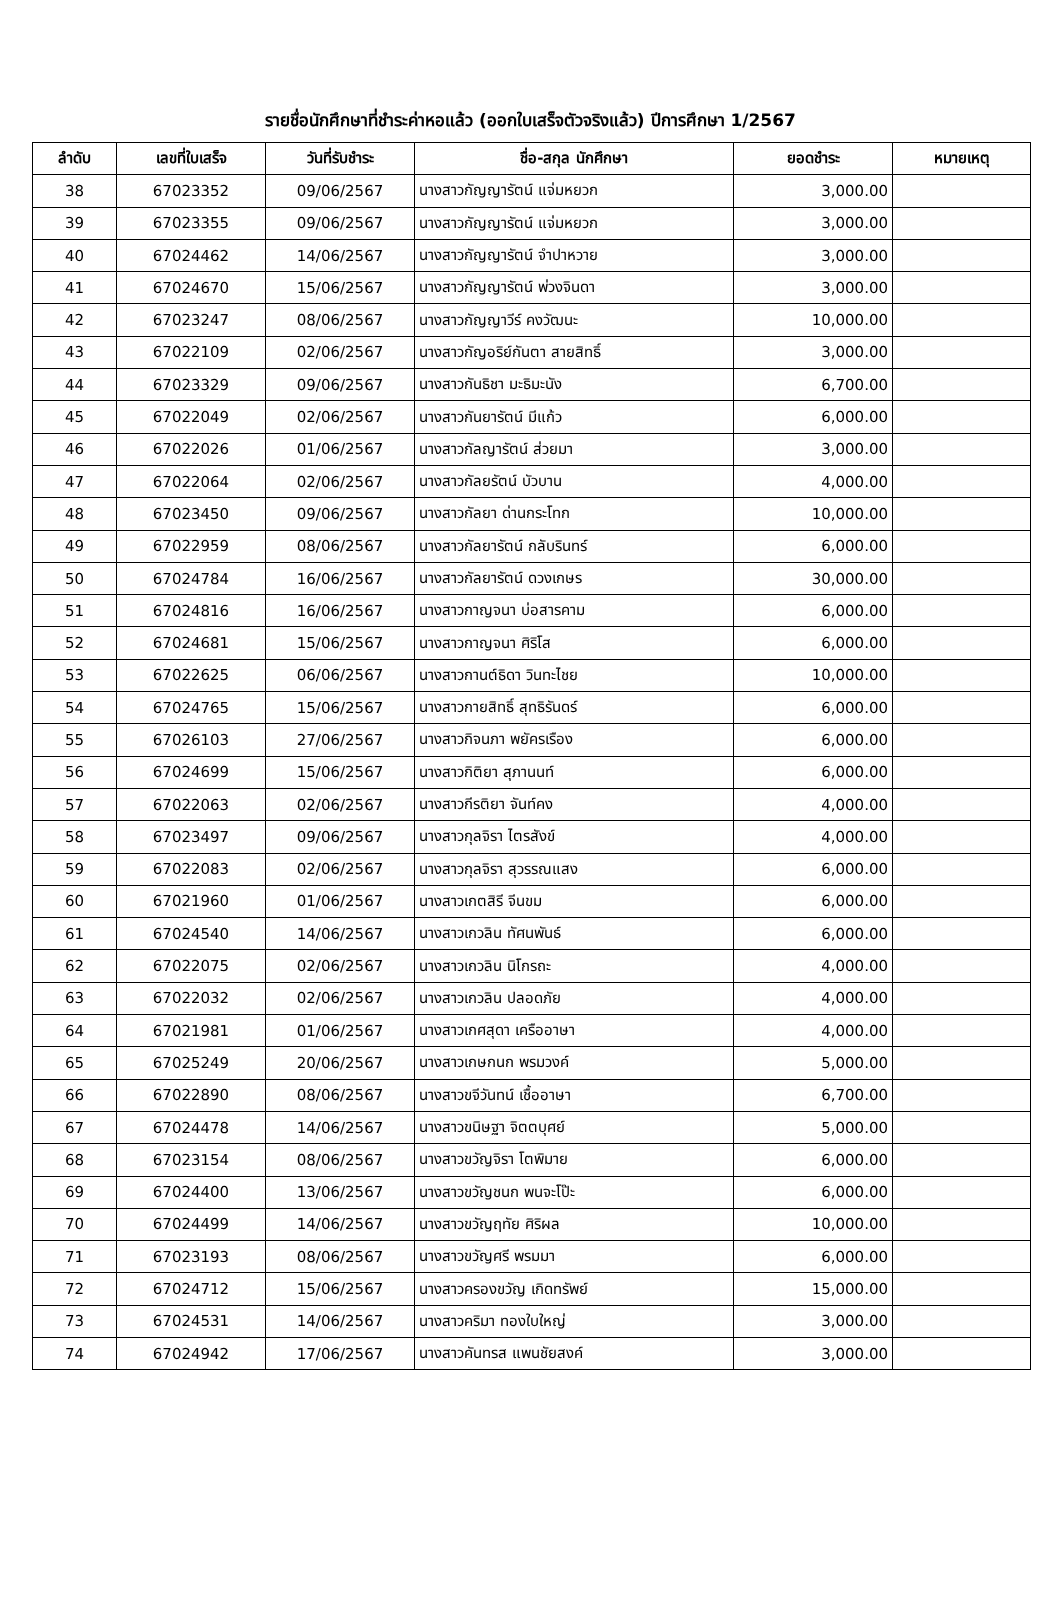รายชื่อนักศึกษาที่ชำระค่าหอแล้ว (ออกใบเสร็จตัวจริงแล้ว) ปีการศึกษา 1/2567
| ลำดับ | เลขที่ใบเสร็จ | วันที่รับชำระ | ชื่อ-สกุล นักศึกษา | ยอดชำระ | หมายเหตุ |
| --- | --- | --- | --- | --- | --- |
| 38 | 67023352 | 09/06/2567 | นางสาวกัญญารัตน์ แจ่มหยวก | 3,000.00 | |
| 39 | 67023355 | 09/06/2567 | นางสาวกัญญารัตน์ แจ่มหยวก | 3,000.00 | |
| 40 | 67024462 | 14/06/2567 | นางสาวกัญญารัตน์ จำปาหวาย | 3,000.00 | |
| 41 | 67024670 | 15/06/2567 | นางสาวกัญญารัตน์ พ่วงจินดา | 3,000.00 | |
| 42 | 67023247 | 08/06/2567 | นางสาวกัญญาวีร์ คงวัฒนะ | 10,000.00 | |
| 43 | 67022109 | 02/06/2567 | นางสาวกัญอริย์กันตา สายสิทธิ์ | 3,000.00 | |
| 44 | 67023329 | 09/06/2567 | นางสาวกันธิชา มะธิมะนัง | 6,700.00 | |
| 45 | 67022049 | 02/06/2567 | นางสาวกันยารัตน์ มีแก้ว | 6,000.00 | |
| 46 | 67022026 | 01/06/2567 | นางสาวกัลญารัตน์ ส่วยมา | 3,000.00 | |
| 47 | 67022064 | 02/06/2567 | นางสาวกัลยรัตน์ บัวบาน | 4,000.00 | |
| 48 | 67023450 | 09/06/2567 | นางสาวกัลยา ด่านกระโทก | 10,000.00 | |
| 49 | 67022959 | 08/06/2567 | นางสาวกัลยารัตน์ กลับรินทร์ | 6,000.00 | |
| 50 | 67024784 | 16/06/2567 | นางสาวกัลยารัตน์ ดวงเกษร | 30,000.00 | |
| 51 | 67024816 | 16/06/2567 | นางสาวกาญจนา บ่อสารคาม | 6,000.00 | |
| 52 | 67024681 | 15/06/2567 | นางสาวกาญจนา ศิริโส | 6,000.00 | |
| 53 | 67022625 | 06/06/2567 | นางสาวกานต์ธิดา วินทะไชย | 10,000.00 | |
| 54 | 67024765 | 15/06/2567 | นางสาวกายสิทธิ์ สุทธิรันดร์ | 6,000.00 | |
| 55 | 67026103 | 27/06/2567 | นางสาวกิจนภา พยัครเรือง | 6,000.00 | |
| 56 | 67024699 | 15/06/2567 | นางสาวกิติยา สุภานนท์ | 6,000.00 | |
| 57 | 67022063 | 02/06/2567 | นางสาวกีรติยา จันท์คง | 4,000.00 | |
| 58 | 67023497 | 09/06/2567 | นางสาวกุลจิรา ไตรสังข์ | 4,000.00 | |
| 59 | 67022083 | 02/06/2567 | นางสาวกุลจิรา สุวรรณแสง | 6,000.00 | |
| 60 | 67021960 | 01/06/2567 | นางสาวเกตสิรี จีนขม | 6,000.00 | |
| 61 | 67024540 | 14/06/2567 | นางสาวเกวลิน ทัศนพันธ์ | 6,000.00 | |
| 62 | 67022075 | 02/06/2567 | นางสาวเกวลิน นิโกรถะ | 4,000.00 | |
| 63 | 67022032 | 02/06/2567 | นางสาวเกวลิน ปลอดภัย | 4,000.00 | |
| 64 | 67021981 | 01/06/2567 | นางสาวเกศสุดา เครืออาษา | 4,000.00 | |
| 65 | 67025249 | 20/06/2567 | นางสาวเกษกนก พรมวงค์ | 5,000.00 | |
| 66 | 67022890 | 08/06/2567 | นางสาวขจีวันทน์ เชื้ออาษา | 6,700.00 | |
| 67 | 67024478 | 14/06/2567 | นางสาวขนิษฐา จิตตบุศย์ | 5,000.00 | |
| 68 | 67023154 | 08/06/2567 | นางสาวขวัญจิรา โตพิมาย | 6,000.00 | |
| 69 | 67024400 | 13/06/2567 | นางสาวขวัญชนก พนจะโป๊ะ | 6,000.00 | |
| 70 | 67024499 | 14/06/2567 | นางสาวขวัญฤทัย ศิริผล | 10,000.00 | |
| 71 | 67023193 | 08/06/2567 | นางสาวขวัญศรี พรมมา | 6,000.00 | |
| 72 | 67024712 | 15/06/2567 | นางสาวครองขวัญ เกิดทรัพย์ | 15,000.00 | |
| 73 | 67024531 | 14/06/2567 | นางสาวคริมา ทองใบใหญ่ | 3,000.00 | |
| 74 | 67024942 | 17/06/2567 | นางสาวคันทรส แพนชัยสงค์ | 3,000.00 | |